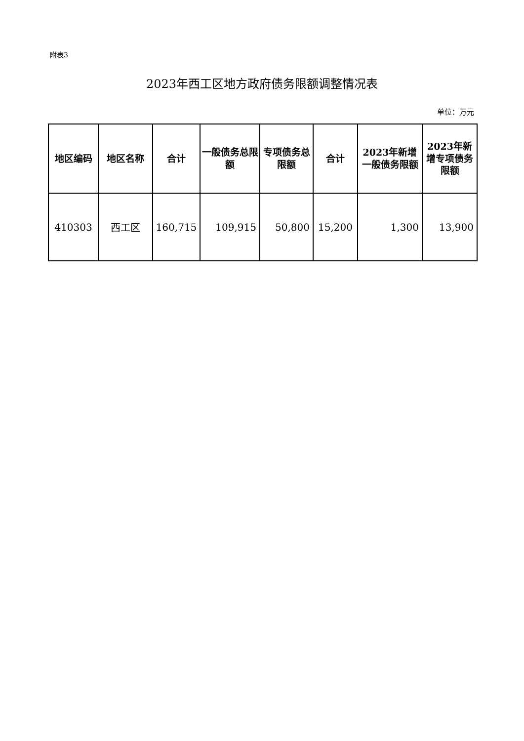附表3
2023年西工区地方政府债务限额调整情况表
单位：万元
| 地区编码 | 地区名称 | 合计 | 一般债务总限额 | 专项债务总限额 | 合计 | 2023年新增一般债务限额 | 2023年新增专项债务限额 |
| --- | --- | --- | --- | --- | --- | --- | --- |
| 410303 | 西工区 | 160,715 | 109,915 | 50,800 | 15,200 | 1,300 | 13,900 |